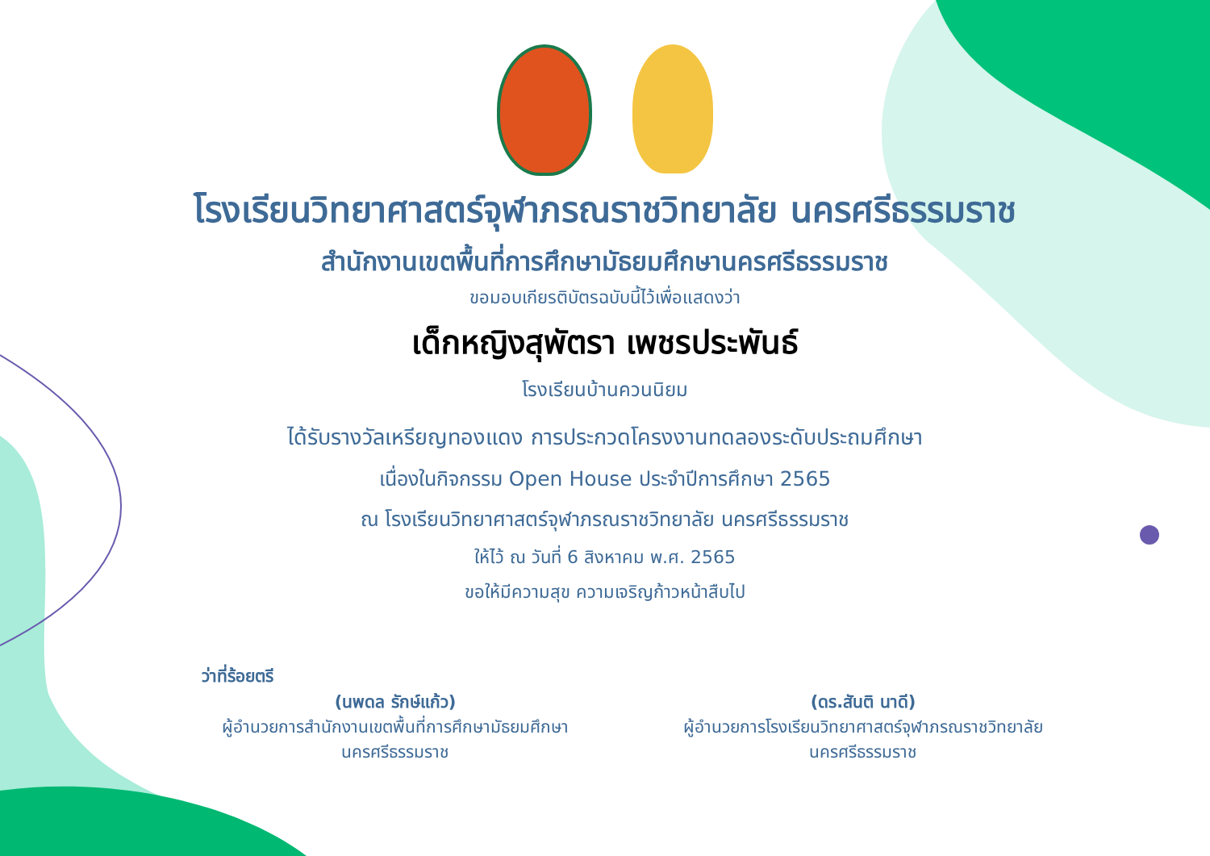โรงเรียนวิทยาศาสตร์จุฬาภรณราชวิทยาลัย นครศรีธรรมราช
สำนักงานเขตพื้นที่การศึกษามัธยมศึกษานครศรีธรรมราช
ขอมอบเกียรติบัตรฉบับนี้ไว้เพื่อแสดงว่า
เด็กหญิงสุพัตรา เพชรประพันธ์
โรงเรียนบ้านควนนิยม
ได้รับรางวัลเหรียญทองแดง การประกวดโครงงานทดลองระดับประถมศึกษา
เนื่องในกิจกรรม Open House ประจำปีการศึกษา 2565
ณ โรงเรียนวิทยาศาสตร์จุฬาภรณราชวิทยาลัย นครศรีธรรมราช
ให้ไว้ ณ วันที่ 6 สิงหาคม พ.ศ. 2565
ขอให้มีความสุข ความเจริญก้าวหน้าสืบไป
ว่าที่ร้อยตรี
(นพดล รักษ์แก้ว)
ผู้อำนวยการสำนักงานเขตพื้นที่การศึกษามัธยมศึกษา
นครศรีธรรมราช
(ดร.สันติ นาดี)
ผู้อำนวยการโรงเรียนวิทยาศาสตร์จุฬาภรณราชวิทยาลัย
นครศรีธรรมราช